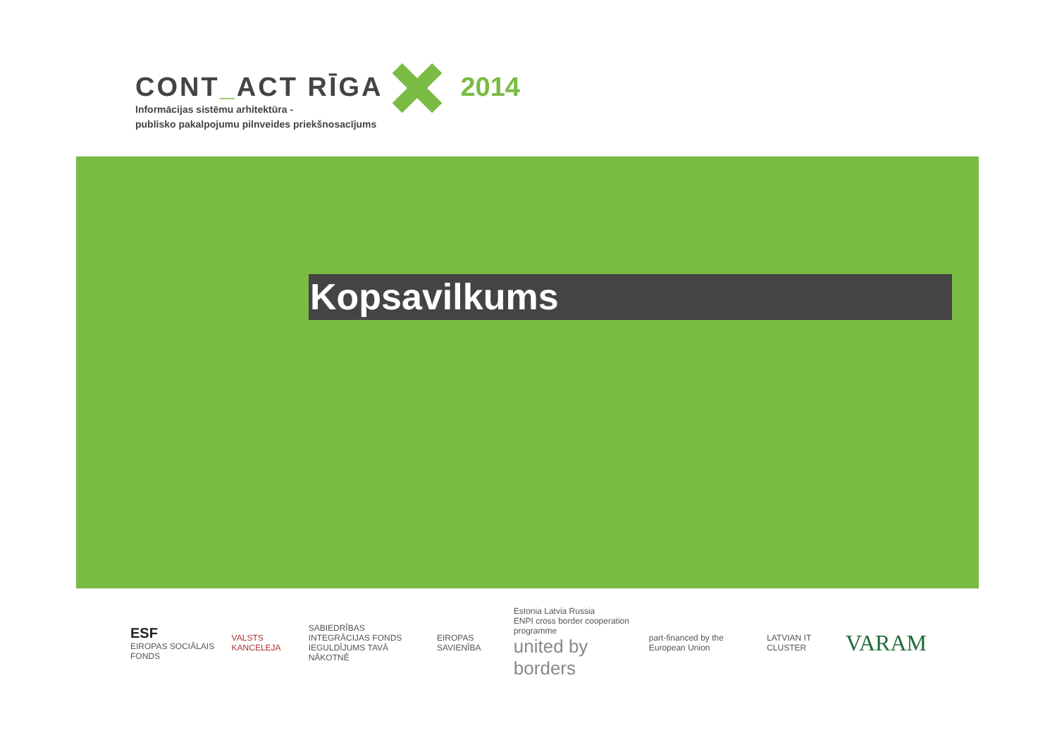CONT_ACT RĪGA
Informācijas sistēmu arhitektūra -
publisko pakalpojumu pilnveides priekšnosacījums
2014
Kopsavilkums
ESF
EIROPAS SOCIĀLAIS FONDS
VALSTS KANCELEJA
SABIEDRĪBAS INTEGRĀCIJAS FONDS
IEGULDĪJUMS TAVĀ NĀKOTNĒ
EIROPAS SAVIENĪBA
Estonia Latvia Russia
ENPI cross border cooperation programme
united by borders
part-financed by the European Union
LATVIAN IT CLUSTER
VARAM